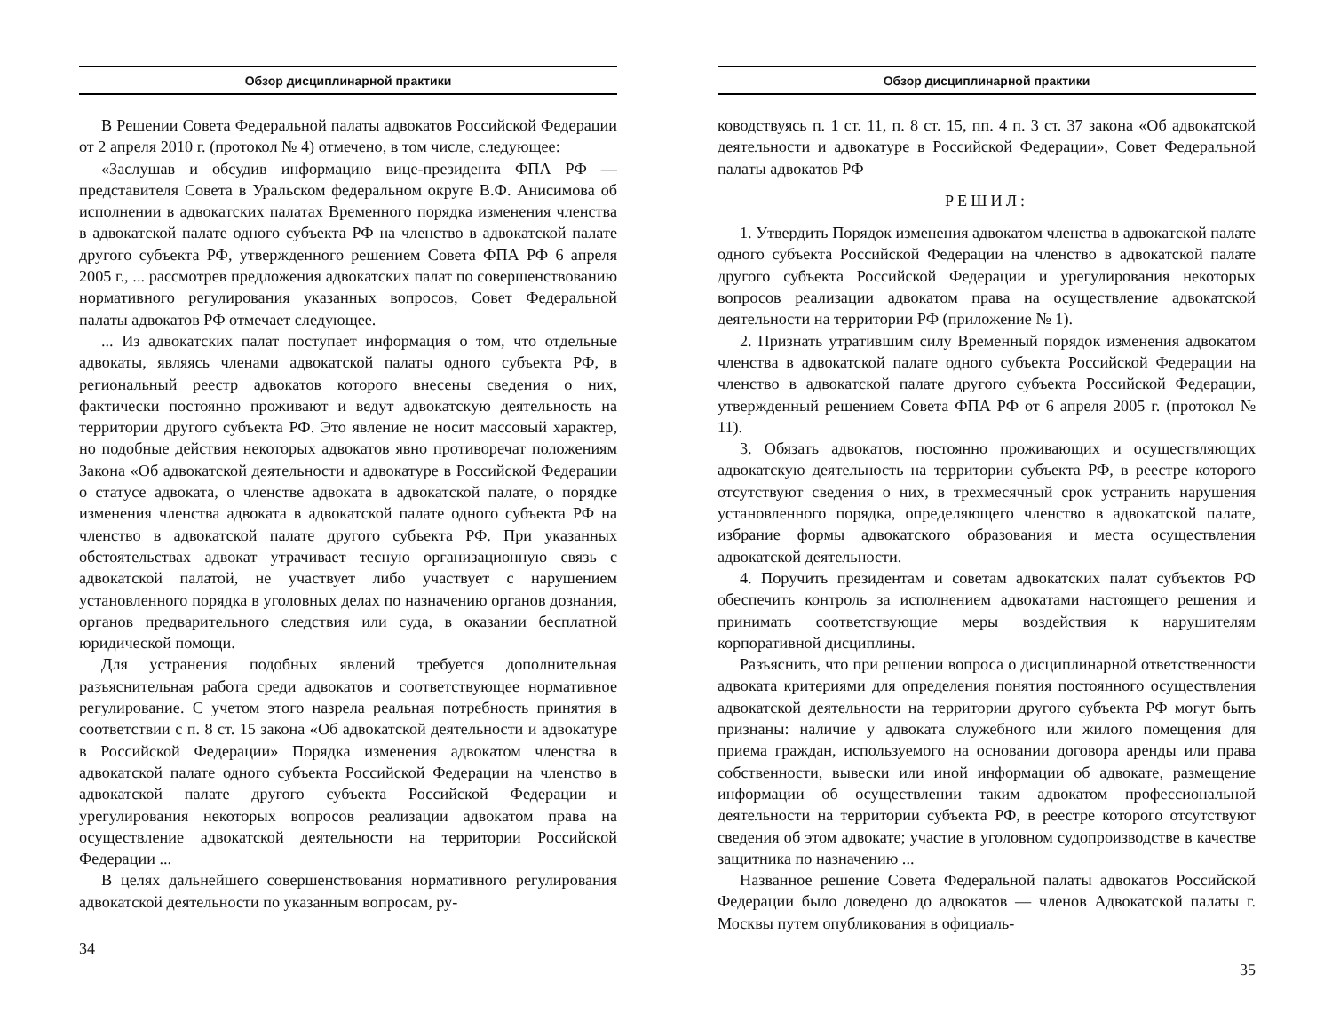Обзор дисциплинарной практики
В Решении Совета Федеральной палаты адвокатов Российской Федерации от 2 апреля 2010 г. (протокол № 4) отмечено, в том числе, следующее:
«Заслушав и обсудив информацию вице-президента ФПА РФ — представителя Совета в Уральском федеральном округе В.Ф. Анисимова об исполнении в адвокатских палатах Временного порядка изменения членства в адвокатской палате одного субъекта РФ на членство в адвокатской палате другого субъекта РФ, утвержденного решением Совета ФПА РФ 6 апреля 2005 г., ... рассмотрев предложения адвокатских палат по совершенствованию нормативного регулирования указанных вопросов, Совет Федеральной палаты адвокатов РФ отмечает следующее.
... Из адвокатских палат поступает информация о том, что отдельные адвокаты, являясь членами адвокатской палаты одного субъекта РФ, в региональный реестр адвокатов которого внесены сведения о них, фактически постоянно проживают и ведут адвокатскую деятельность на территории другого субъекта РФ. Это явление не носит массовый характер, но подобные действия некоторых адвокатов явно противоречат положениям Закона «Об адвокатской деятельности и адвокатуре в Российской Федерации о статусе адвоката, о членстве адвоката в адвокатской палате, о порядке изменения членства адвоката в адвокатской палате одного субъекта РФ на членство в адвокатской палате другого субъекта РФ. При указанных обстоятельствах адвокат утрачивает тесную организационную связь с адвокатской палатой, не участвует либо участвует с нарушением установленного порядка в уголовных делах по назначению органов дознания, органов предварительного следствия или суда, в оказании бесплатной юридической помощи.
Для устранения подобных явлений требуется дополнительная разъяснительная работа среди адвокатов и соответствующее нормативное регулирование. С учетом этого назрела реальная потребность принятия в соответствии с п. 8 ст. 15 закона «Об адвокатской деятельности и адвокатуре в Российской Федерации» Порядка изменения адвокатом членства в адвокатской палате одного субъекта Российской Федерации на членство в адвокатской палате другого субъекта Российской Федерации и урегулирования некоторых вопросов реализации адвокатом права на осуществление адвокатской деятельности на территории Российской Федерации ...
В целях дальнейшего совершенствования нормативного регулирования адвокатской деятельности по указанным вопросам, ру-
34
Обзор дисциплинарной практики
ководствуясь п. 1 ст. 11, п. 8 ст. 15, пп. 4 п. 3 ст. 37 закона «Об адвокатской деятельности и адвокатуре в Российской Федерации», Совет Федеральной палаты адвокатов РФ
РЕШИЛ:
1. Утвердить Порядок изменения адвокатом членства в адвокатской палате одного субъекта Российской Федерации на членство в адвокатской палате другого субъекта Российской Федерации и урегулирования некоторых вопросов реализации адвокатом права на осуществление адвокатской деятельности на территории РФ (приложение № 1).
2. Признать утратившим силу Временный порядок изменения адвокатом членства в адвокатской палате одного субъекта Российской Федерации на членство в адвокатской палате другого субъекта Российской Федерации, утвержденный решением Совета ФПА РФ от 6 апреля 2005 г. (протокол № 11).
3. Обязать адвокатов, постоянно проживающих и осуществляющих адвокатскую деятельность на территории субъекта РФ, в реестре которого отсутствуют сведения о них, в трехмесячный срок устранить нарушения установленного порядка, определяющего членство в адвокатской палате, избрание формы адвокатского образования и места осуществления адвокатской деятельности.
4. Поручить президентам и советам адвокатских палат субъектов РФ обеспечить контроль за исполнением адвокатами настоящего решения и принимать соответствующие меры воздействия к нарушителям корпоративной дисциплины.
Разъяснить, что при решении вопроса о дисциплинарной ответственности адвоката критериями для определения понятия постоянного осуществления адвокатской деятельности на территории другого субъекта РФ могут быть признаны: наличие у адвоката служебного или жилого помещения для приема граждан, используемого на основании договора аренды или права собственности, вывески или иной информации об адвокате, размещение информации об осуществлении таким адвокатом профессиональной деятельности на территории субъекта РФ, в реестре которого отсутствуют сведения об этом адвокате; участие в уголовном судопроизводстве в качестве защитника по назначению ...
Названное решение Совета Федеральной палаты адвокатов Российской Федерации было доведено до адвокатов — членов Адвокатской палаты г. Москвы путем опубликования в официаль-
35